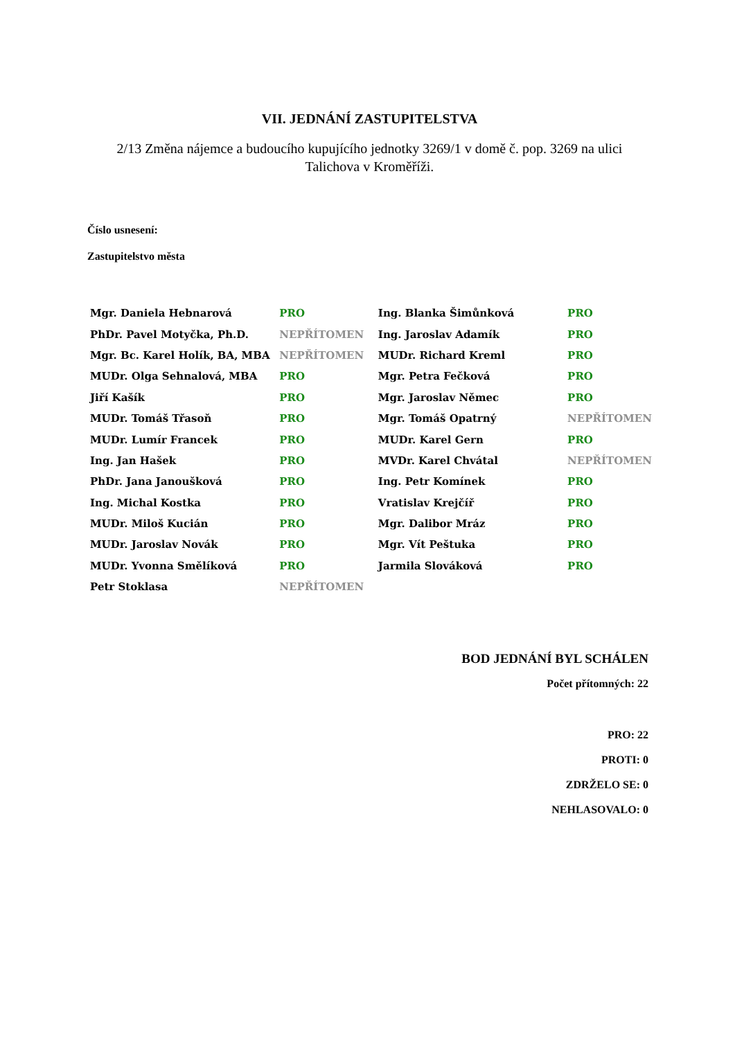VII. JEDNÁNÍ ZASTUPITELSTVA
2/13 Změna nájemce a budoucího kupujícího jednotky 3269/1 v domě č. pop. 3269 na ulici
Talichova v Kroměříži.
Číslo usnesení:
Zastupitelstvo města
| Mgr. Daniela Hebnarová | PRO | Ing. Blanka Šimůnková | PRO |
| PhDr. Pavel Motyčka, Ph.D. | NEPŘÍTOMEN | Ing. Jaroslav Adamík | PRO |
| Mgr. Bc. Karel Holík, BA, MBA | NEPŘÍTOMEN | MUDr. Richard Kreml | PRO |
| MUDr. Olga Sehnalová, MBA | PRO | Mgr. Petra Fečková | PRO |
| Jiří Kašík | PRO | Mgr. Jaroslav Němec | PRO |
| MUDr. Tomáš Třasoň | PRO | Mgr. Tomáš Opatrný | NEPŘÍTOMEN |
| MUDr. Lumír Francek | PRO | MUDr. Karel Gern | PRO |
| Ing. Jan Hašek | PRO | MVDr. Karel Chvátal | NEPŘÍTOMEN |
| PhDr. Jana Janoušková | PRO | Ing. Petr Komínek | PRO |
| Ing. Michal Kostka | PRO | Vratislav Krejčíř | PRO |
| MUDr. Miloš Kucián | PRO | Mgr. Dalibor Mráz | PRO |
| MUDr. Jaroslav Novák | PRO | Mgr. Vít Peštuka | PRO |
| MUDr. Yvonna Smělíková | PRO | Jarmila Slováková | PRO |
| Petr Stoklasa | NEPŘÍTOMEN | | |
BOD JEDNÁNÍ BYL SCHÁLEN
Počet přítomných: 22
PRO: 22
PROTI: 0
ZDRŽELO SE: 0
NEHLASOVALO: 0